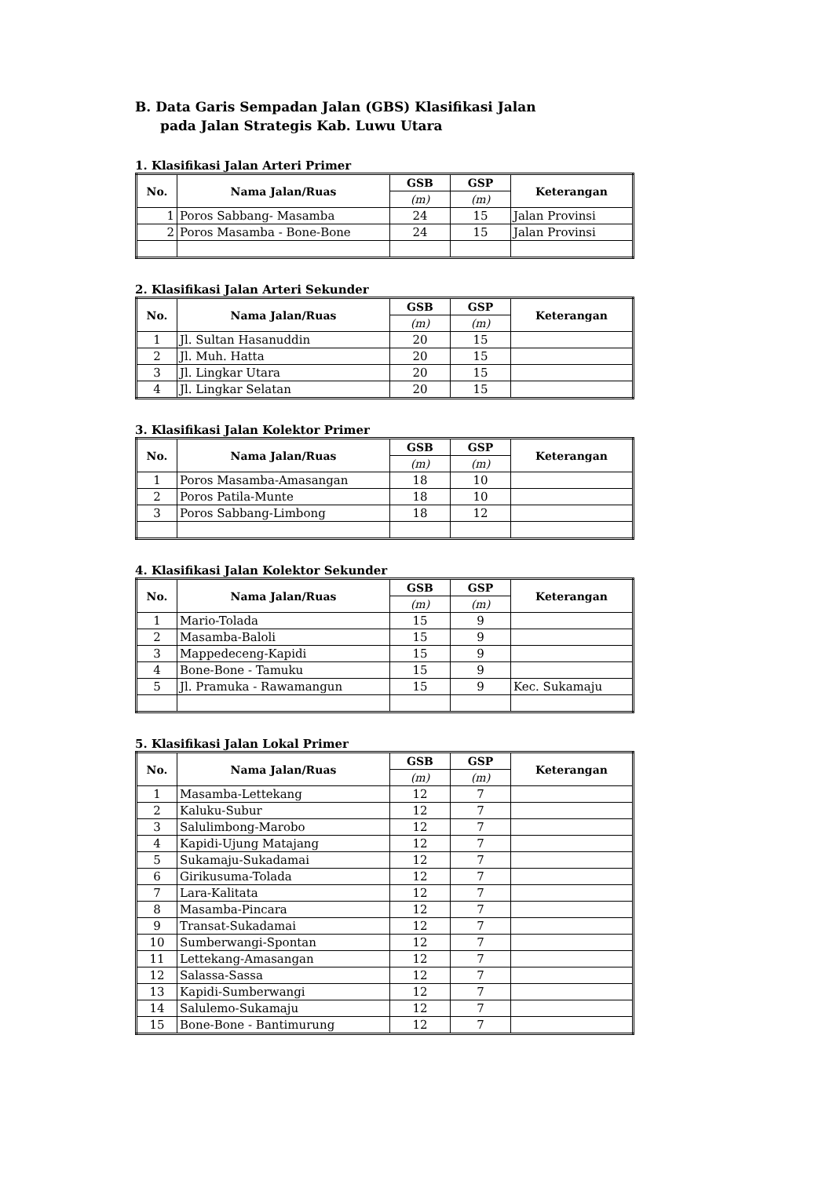B. Data Garis Sempadan Jalan (GBS) Klasifikasi Jalan
pada Jalan Strategis Kab. Luwu Utara
1. Klasifikasi Jalan Arteri Primer
| No. | Nama Jalan/Ruas | GSB | GSP | Keterangan |
| --- | --- | --- | --- | --- |
| | | (m) | (m) | |
| 1 | Poros Sabbang- Masamba | 24 | 15 | Jalan Provinsi |
| 2 | Poros Masamba - Bone-Bone | 24 | 15 | Jalan Provinsi |
2. Klasifikasi Jalan Arteri Sekunder
| No. | Nama Jalan/Ruas | GSB | GSP | Keterangan |
| --- | --- | --- | --- | --- |
| | | (m) | (m) | |
| 1 | Jl. Sultan Hasanuddin | 20 | 15 | |
| 2 | Jl. Muh. Hatta | 20 | 15 | |
| 3 | Jl. Lingkar Utara | 20 | 15 | |
| 4 | Jl. Lingkar Selatan | 20 | 15 | |
3. Klasifikasi Jalan Kolektor Primer
| No. | Nama Jalan/Ruas | GSB | GSP | Keterangan |
| --- | --- | --- | --- | --- |
| | | (m) | (m) | |
| 1 | Poros Masamba-Amasangan | 18 | 10 | |
| 2 | Poros Patila-Munte | 18 | 10 | |
| 3 | Poros Sabbang-Limbong | 18 | 12 | |
4. Klasifikasi Jalan Kolektor Sekunder
| No. | Nama Jalan/Ruas | GSB | GSP | Keterangan |
| --- | --- | --- | --- | --- |
| | | (m) | (m) | |
| 1 | Mario-Tolada | 15 | 9 | |
| 2 | Masamba-Baloli | 15 | 9 | |
| 3 | Mappedeceng-Kapidi | 15 | 9 | |
| 4 | Bone-Bone - Tamuku | 15 | 9 | |
| 5 | Jl. Pramuka - Rawamangun | 15 | 9 | Kec. Sukamaju |
5. Klasifikasi Jalan Lokal Primer
| No. | Nama Jalan/Ruas | GSB | GSP | Keterangan |
| --- | --- | --- | --- | --- |
| | | (m) | (m) | |
| 1 | Masamba-Lettekang | 12 | 7 | |
| 2 | Kaluku-Subur | 12 | 7 | |
| 3 | Salulimbong-Marobo | 12 | 7 | |
| 4 | Kapidi-Ujung Matajang | 12 | 7 | |
| 5 | Sukamaju-Sukadamai | 12 | 7 | |
| 6 | Girikusuma-Tolada | 12 | 7 | |
| 7 | Lara-Kalitata | 12 | 7 | |
| 8 | Masamba-Pincara | 12 | 7 | |
| 9 | Transat-Sukadamai | 12 | 7 | |
| 10 | Sumberwangi-Spontan | 12 | 7 | |
| 11 | Lettekang-Amasangan | 12 | 7 | |
| 12 | Salassa-Sassa | 12 | 7 | |
| 13 | Kapidi-Sumberwangi | 12 | 7 | |
| 14 | Salulemo-Sukamaju | 12 | 7 | |
| 15 | Bone-Bone - Bantimurung | 12 | 7 | |